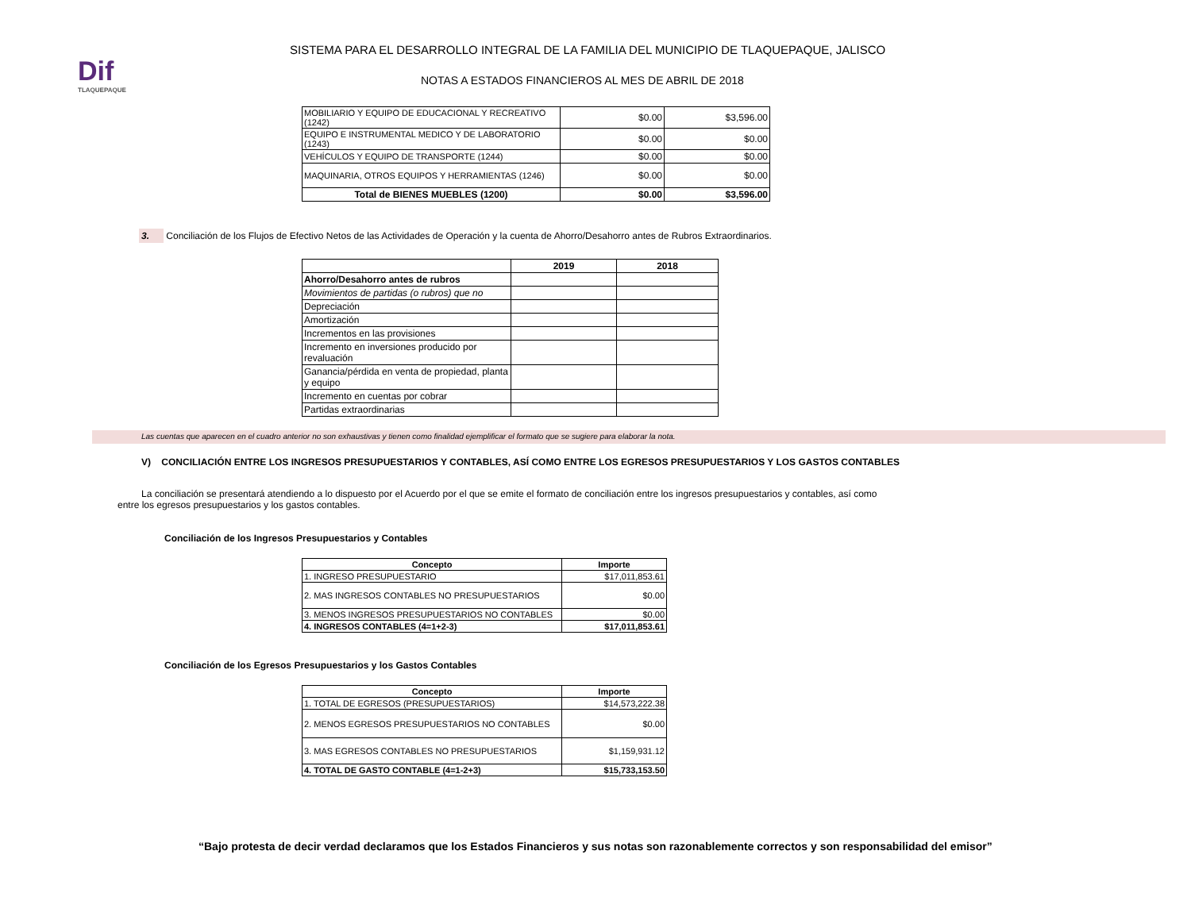Dif
TLAQUEPAQUE
SISTEMA PARA EL DESARROLLO INTEGRAL DE LA FAMILIA DEL MUNICIPIO DE TLAQUEPAQUE, JALISCO
NOTAS A ESTADOS FINANCIEROS AL MES DE ABRIL DE 2018
| MOBILIARIO Y EQUIPO DE EDUCACIONAL Y RECREATIVO (1242) | $0.00 | $3,596.00 |
| EQUIPO E INSTRUMENTAL MEDICO Y DE LABORATORIO (1243) | $0.00 | $0.00 |
| VEHÍCULOS Y EQUIPO DE TRANSPORTE (1244) | $0.00 | $0.00 |
| MAQUINARIA, OTROS EQUIPOS Y HERRAMIENTAS (1246) | $0.00 | $0.00 |
| Total de BIENES MUEBLES (1200) | $0.00 | $3,596.00 |
3. Conciliación de los Flujos de Efectivo Netos de las Actividades de Operación y la cuenta de Ahorro/Desahorro antes de Rubros Extraordinarios.
| | 2019 | 2018 |
| --- | --- | --- |
| Ahorro/Desahorro antes de rubros | | |
| Movimientos de partidas (o rubros) que no | | |
| Depreciación | | |
| Amortización | | |
| Incrementos en las provisiones | | |
| Incremento en inversiones producido por revaluación | | |
| Ganancia/pérdida en venta de propiedad, planta y equipo | | |
| Incremento en cuentas por cobrar | | |
| Partidas extraordinarias | | |
Las cuentas que aparecen en el cuadro anterior no son exhaustivas y tienen como finalidad ejemplificar el formato que se sugiere para elaborar la nota.
V) CONCILIACIÓN ENTRE LOS INGRESOS PRESUPUESTARIOS Y CONTABLES, ASÍ COMO ENTRE LOS EGRESOS PRESUPUESTARIOS Y LOS GASTOS CONTABLES
La conciliación se presentará atendiendo a lo dispuesto por el Acuerdo por el que se emite el formato de conciliación entre los ingresos presupuestarios y contables, así como entre los egresos presupuestarios y los gastos contables.
Conciliación de los Ingresos Presupuestarios y Contables
| Concepto | Importe |
| --- | --- |
| 1. INGRESO PRESUPUESTARIO | $17,011,853.61 |
| 2. MAS INGRESOS CONTABLES NO PRESUPUESTARIOS | $0.00 |
| 3. MENOS INGRESOS PRESUPUESTARIOS NO CONTABLES | $0.00 |
| 4. INGRESOS CONTABLES (4=1+2-3) | $17,011,853.61 |
Conciliación de los Egresos Presupuestarios y los Gastos Contables
| Concepto | Importe |
| --- | --- |
| 1. TOTAL DE EGRESOS (PRESUPUESTARIOS) | $14,573,222.38 |
| 2. MENOS EGRESOS PRESUPUESTARIOS NO CONTABLES | $0.00 |
| 3. MAS EGRESOS CONTABLES NO PRESUPUESTARIOS | $1,159,931.12 |
| 4. TOTAL DE GASTO CONTABLE (4=1-2+3) | $15,733,153.50 |
“Bajo protesta de decir verdad declaramos que los Estados Financieros y sus notas son razonablemente correctos y son responsabilidad del emisor”